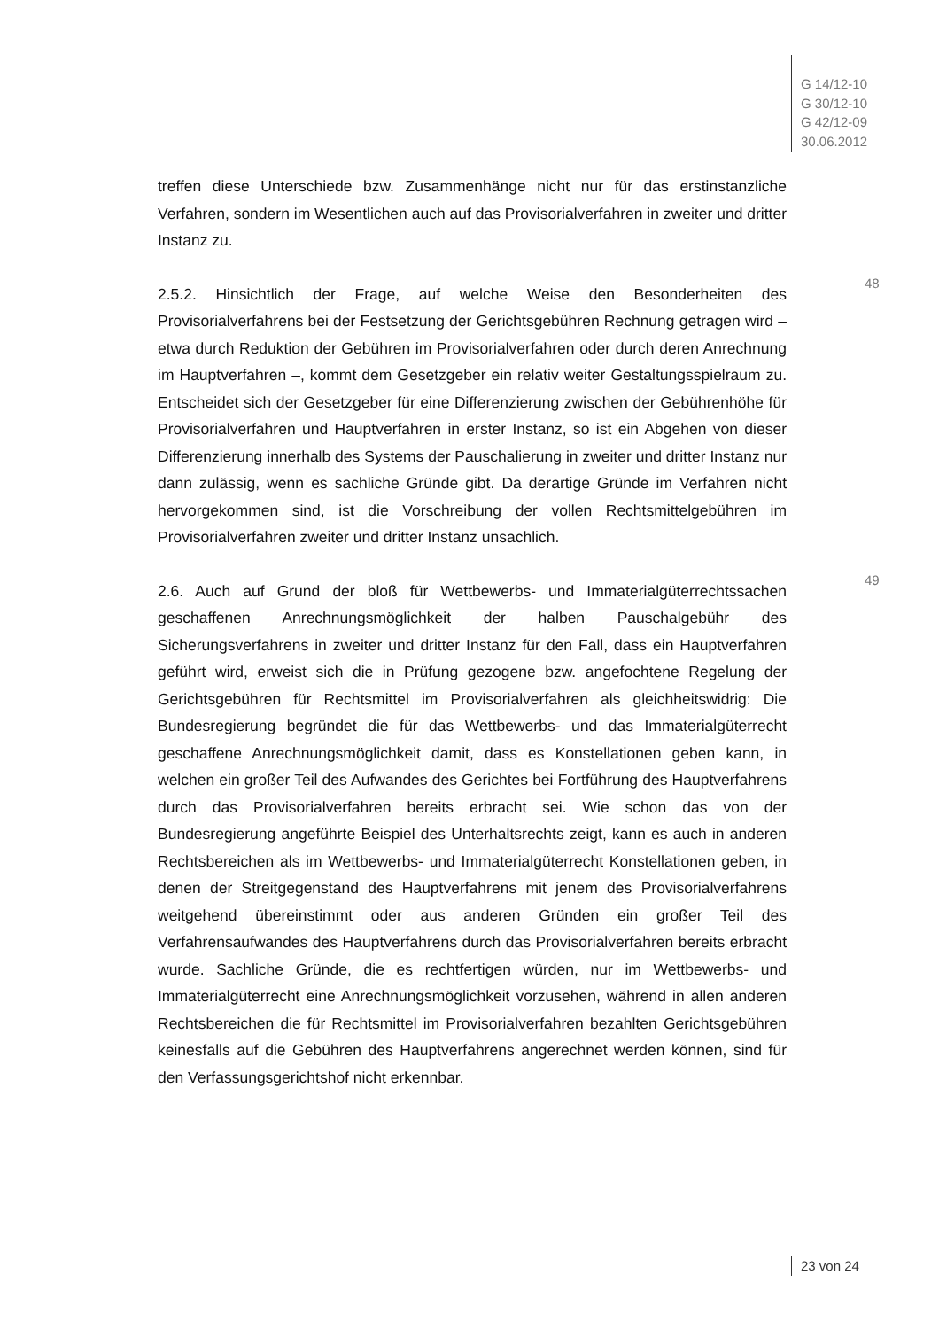G 14/12-10
G 30/12-10
G 42/12-09
30.06.2012
treffen diese Unterschiede bzw. Zusammenhänge nicht nur für das erstinstanzliche Verfahren, sondern im Wesentlichen auch auf das Provisorialverfahren in zweiter und dritter Instanz zu.
48
2.5.2. Hinsichtlich der Frage, auf welche Weise den Besonderheiten des Provisorialverfahrens bei der Festsetzung der Gerichtsgebühren Rechnung getragen wird – etwa durch Reduktion der Gebühren im Provisorialverfahren oder durch deren Anrechnung im Hauptverfahren –, kommt dem Gesetzgeber ein relativ weiter Gestaltungsspielraum zu. Entscheidet sich der Gesetzgeber für eine Differenzierung zwischen der Gebührenhöhe für Provisorialverfahren und Hauptverfahren in erster Instanz, so ist ein Abgehen von dieser Differenzierung innerhalb des Systems der Pauschalierung in zweiter und dritter Instanz nur dann zulässig, wenn es sachliche Gründe gibt. Da derartige Gründe im Verfahren nicht hervorgekommen sind, ist die Vorschreibung der vollen Rechtsmittelgebühren im Provisorialverfahren zweiter und dritter Instanz unsachlich.
49
2.6. Auch auf Grund der bloß für Wettbewerbs- und Immaterialgüterrechtssachen geschaffenen Anrechnungsmöglichkeit der halben Pauschalgebühr des Sicherungsverfahrens in zweiter und dritter Instanz für den Fall, dass ein Hauptverfahren geführt wird, erweist sich die in Prüfung gezogene bzw. angefochtene Regelung der Gerichtsgebühren für Rechtsmittel im Provisorialverfahren als gleichheitswidrig: Die Bundesregierung begründet die für das Wettbewerbs- und das Immaterialgüterrecht geschaffene Anrechnungsmöglichkeit damit, dass es Konstellationen geben kann, in welchen ein großer Teil des Aufwandes des Gerichtes bei Fortführung des Hauptverfahrens durch das Provisorialverfahren bereits erbracht sei. Wie schon das von der Bundesregierung angeführte Beispiel des Unterhaltsrechts zeigt, kann es auch in anderen Rechtsbereichen als im Wettbewerbs- und Immaterialgüterrecht Konstellationen geben, in denen der Streitgegenstand des Hauptverfahrens mit jenem des Provisorialverfahrens weitgehend übereinstimmt oder aus anderen Gründen ein großer Teil des Verfahrensaufwandes des Hauptverfahrens durch das Provisorialverfahren bereits erbracht wurde. Sachliche Gründe, die es rechtfertigen würden, nur im Wettbewerbs- und Immaterialgüterrecht eine Anrechnungsmöglichkeit vorzusehen, während in allen anderen Rechtsbereichen die für Rechtsmittel im Provisorialverfahren bezahlten Gerichtsgebühren keinesfalls auf die Gebühren des Hauptverfahrens angerechnet werden können, sind für den Verfassungsgerichtshof nicht erkennbar.
23 von 24